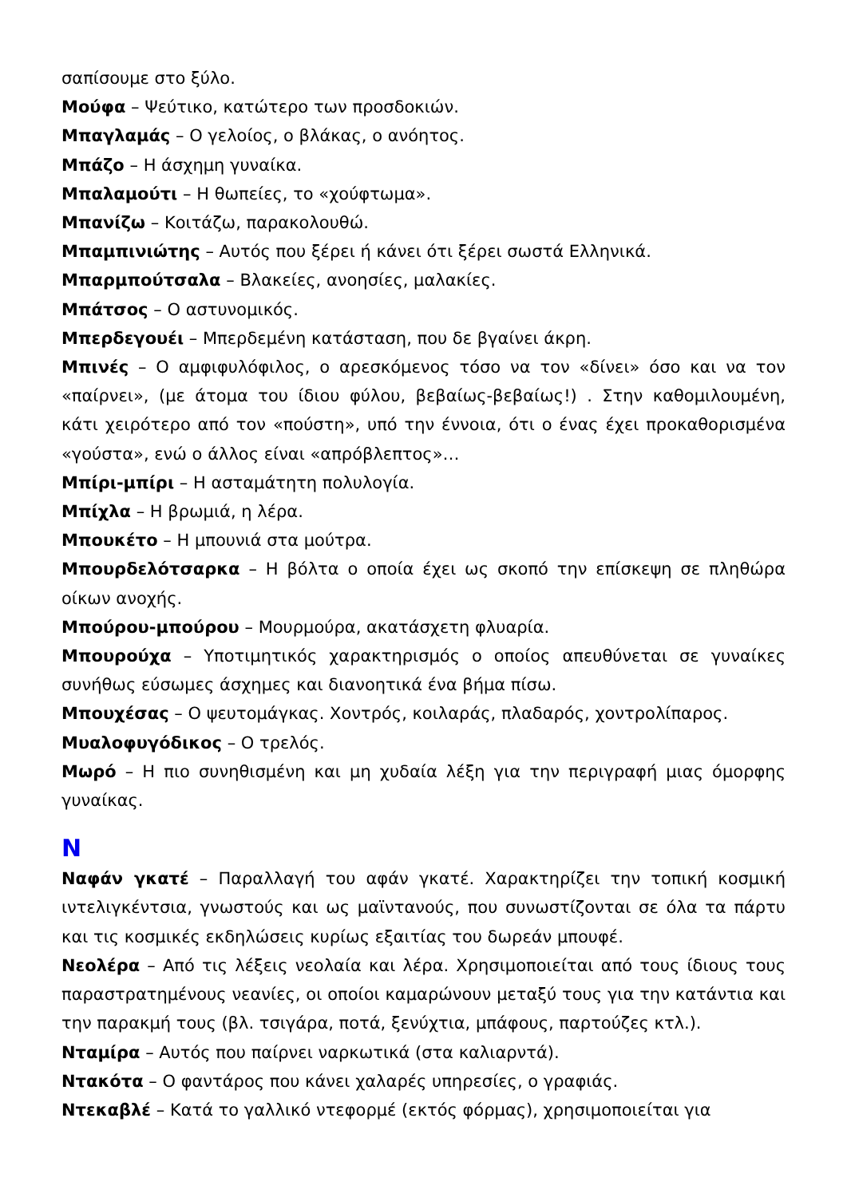σαπίσουμε στο ξύλο.
Μούφα – Ψεύτικο, κατώτερο των προσδοκιών.
Μπαγλαμάς – Ο γελοίος, ο βλάκας, ο ανόητος.
Μπάζο – Η άσχημη γυναίκα.
Μπαλαμούτι – Η θωπείες, το «χούφτωμα».
Μπανίζω – Κοιτάζω, παρακολουθώ.
Μπαμπινιώτης – Αυτός που ξέρει ή κάνει ότι ξέρει σωστά Ελληνικά.
Μπαρμπούτσαλα – Βλακείες, ανοησίες, μαλακίες.
Μπάτσος – Ο αστυνομικός.
Μπερδεγουέι – Μπερδεμένη κατάσταση, που δε βγαίνει άκρη.
Μπινές – Ο αμφιφυλόφιλος, ο αρεσκόμενος τόσο να τον «δίνει» όσο και να τον «παίρνει», (με άτομα του ίδιου φύλου, βεβαίως-βεβαίως!) . Στην καθομιλουμένη, κάτι χειρότερο από τον «πούστη», υπό την έννοια, ότι ο ένας έχει προκαθορισμένα «γούστα», ενώ ο άλλος είναι «απρόβλεπτος»…
Μπίρι-μπίρι – Η ασταμάτητη πολυλογία.
Μπίχλα – Η βρωμιά, η λέρα.
Μπουκέτο – Η μπουνιά στα μούτρα.
Μπουρδελότσαρκα – Η βόλτα ο οποία έχει ως σκοπό την επίσκεψη σε πληθώρα οίκων ανοχής.
Μπούρου-μπούρου – Μουρμούρα, ακατάσχετη φλυαρία.
Μπουρούχα – Υποτιμητικός χαρακτηρισμός ο οποίος απευθύνεται σε γυναίκες συνήθως εύσωμες άσχημες και διανοητικά ένα βήμα πίσω.
Μπουχέσας – Ο ψευτομάγκας. Χοντρός, κοιλαράς, πλαδαρός, χοντρολίπαρος.
Μυαλοφυγόδικος – Ο τρελός.
Μωρό – Η πιο συνηθισμένη και μη χυδαία λέξη για την περιγραφή μιας όμορφης γυναίκας.
Ν
Ναφάν γκατέ – Παραλλαγή του αφάν γκατέ. Χαρακτηρίζει την τοπική κοσμική ιντελιγκέντσια, γνωστούς και ως μαϊντανούς, που συνωστίζονται σε όλα τα πάρτυ και τις κοσμικές εκδηλώσεις κυρίως εξαιτίας του δωρεάν μπουφέ.
Νεολέρα – Από τις λέξεις νεολαία και λέρα. Χρησιμοποιείται από τους ίδιους τους παραστρατημένους νεανίες, οι οποίοι καμαρώνουν μεταξύ τους για την κατάντια και την παρακμή τους (βλ. τσιγάρα, ποτά, ξενύχτια, μπάφους, παρτούζες κτλ.).
Νταμίρα – Αυτός που παίρνει ναρκωτικά (στα καλιαρντά).
Ντακότα – Ο φαντάρος που κάνει χαλαρές υπηρεσίες, ο γραφιάς.
Ντεκαβλέ – Κατά το γαλλικό ντεφορμέ (εκτός φόρμας), χρησιμοποιείται για